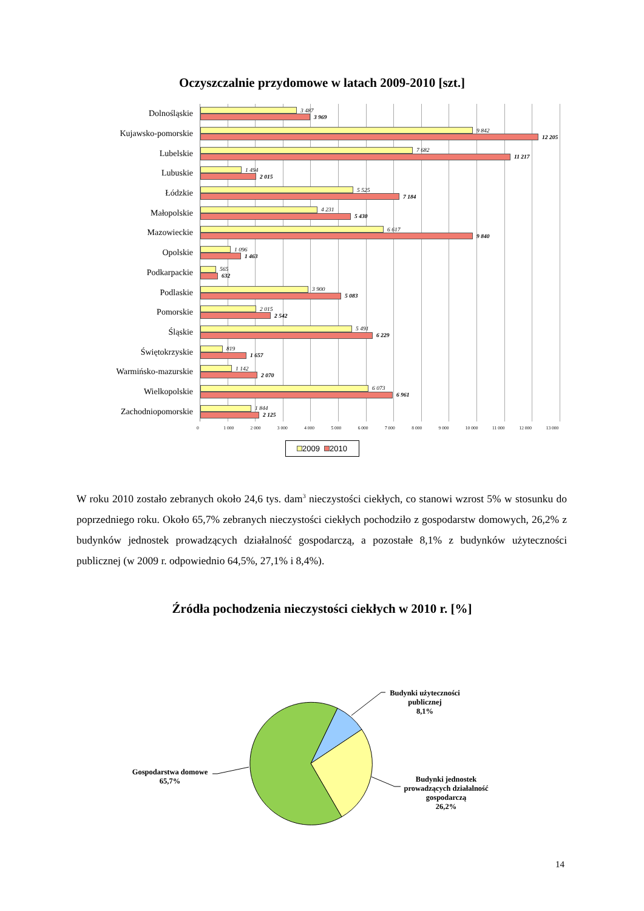Oczyszczalnie przydomowe w latach 2009-2010 [szt.]
Dolnośląskie
3 487
3 969
Kujawsko-pomorskie
9 842
12 205
Lubelskie
7 682
11 217
Lubuskie
1 494
2 015
Łódzkie
5 525
7 184
Małopolskie
4 231
5 430
Mazowieckie
6 617
9 840
Opolskie
1 096
1 463
Podkarpackie
565
632
Podlaskie
3 900
5 083
Pomorskie
2 015
2 542
Śląskie
5 491
6 229
Świętokrzyskie
819
1 657
Warmińsko-mazurskie
1 142
2 070
Wielkopolskie
6 073
6 961
Zachodniopomorskie
1 844
2 125
0 1 000 2 000 3 000 4 000 5 000 6 000 7 000 8 000 9 000 10 000 11 000 12 000 13 000
2009 2010
W roku 2010 zostało zebranych około 24,6 tys. dam<sup>3</sup> nieczystości ciekłych, co stanowi wzrost 5% w stosunku do poprzedniego roku. Około 65,7% zebranych nieczystości ciekłych pochodziło z gospodarstw domowych, 26,2% z budynków jednostek prowadzących działalność gospodarczą, a pozostałe 8,1% z budynków użyteczności publicznej (w 2009 r. odpowiednio 64,5%, 27,1% i 8,4%).
Źródła pochodzenia nieczystości ciekłych w 2010 r. [%]
Budynki użyteczności
publicznej
8,1%
Gospodarstwa domowe
65,7%
Budynki jednostek
prowadzących działalność
gospodarczą
26,2%
14